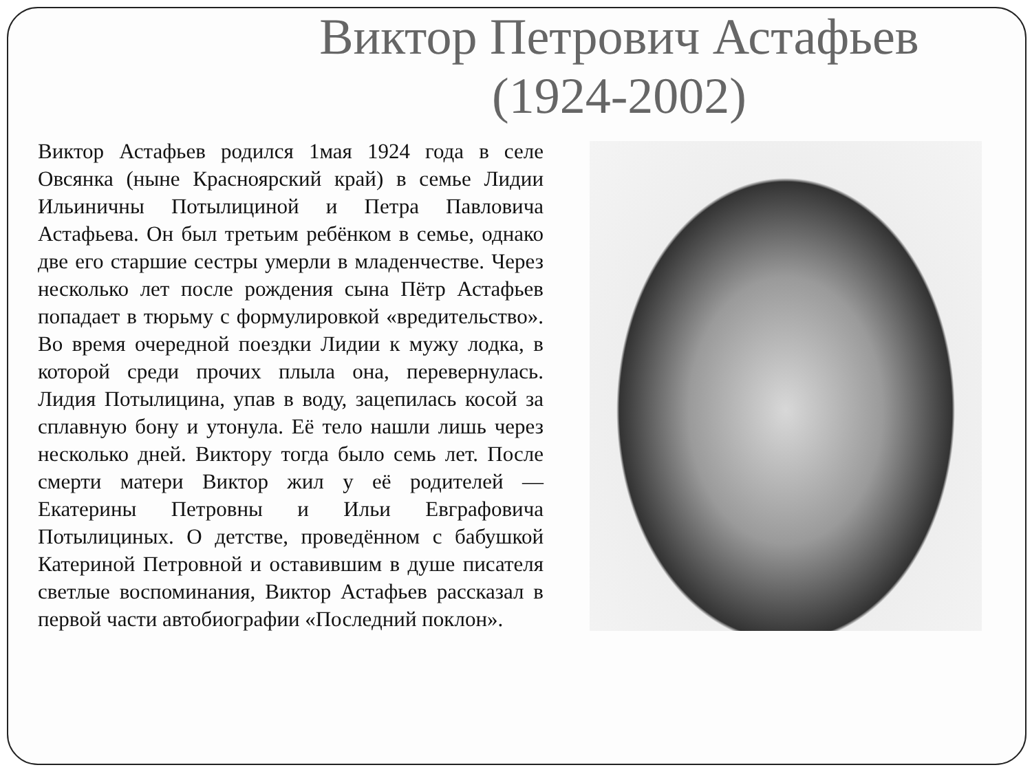Виктор Петрович Астафьев
(1924-2002)
Виктор Астафьев родился 1мая 1924 года в селе Овсянка (ныне Красноярский край) в семье Лидии Ильиничны Потылициной и Петра Павловича Астафьева. Он был третьим ребёнком в семье, однако две его старшие сестры умерли в младенчестве. Через несколько лет после рождения сына Пётр Астафьев попадает в тюрьму с формулировкой «вредительство». Во время очередной поездки Лидии к мужу лодка, в которой среди прочих плыла она, перевернулась. Лидия Потылицина, упав в воду, зацепилась косой за сплавную бону и утонула. Её тело нашли лишь через несколько дней. Виктору тогда было семь лет. После смерти матери Виктор жил у её родителей — Екатерины Петровны и Ильи Евграфовича Потылициных. О детстве, проведённом с бабушкой Катериной Петровной и оставившим в душе писателя светлые воспоминания, Виктор Астафьев рассказал в первой части автобиографии «Последний поклон».